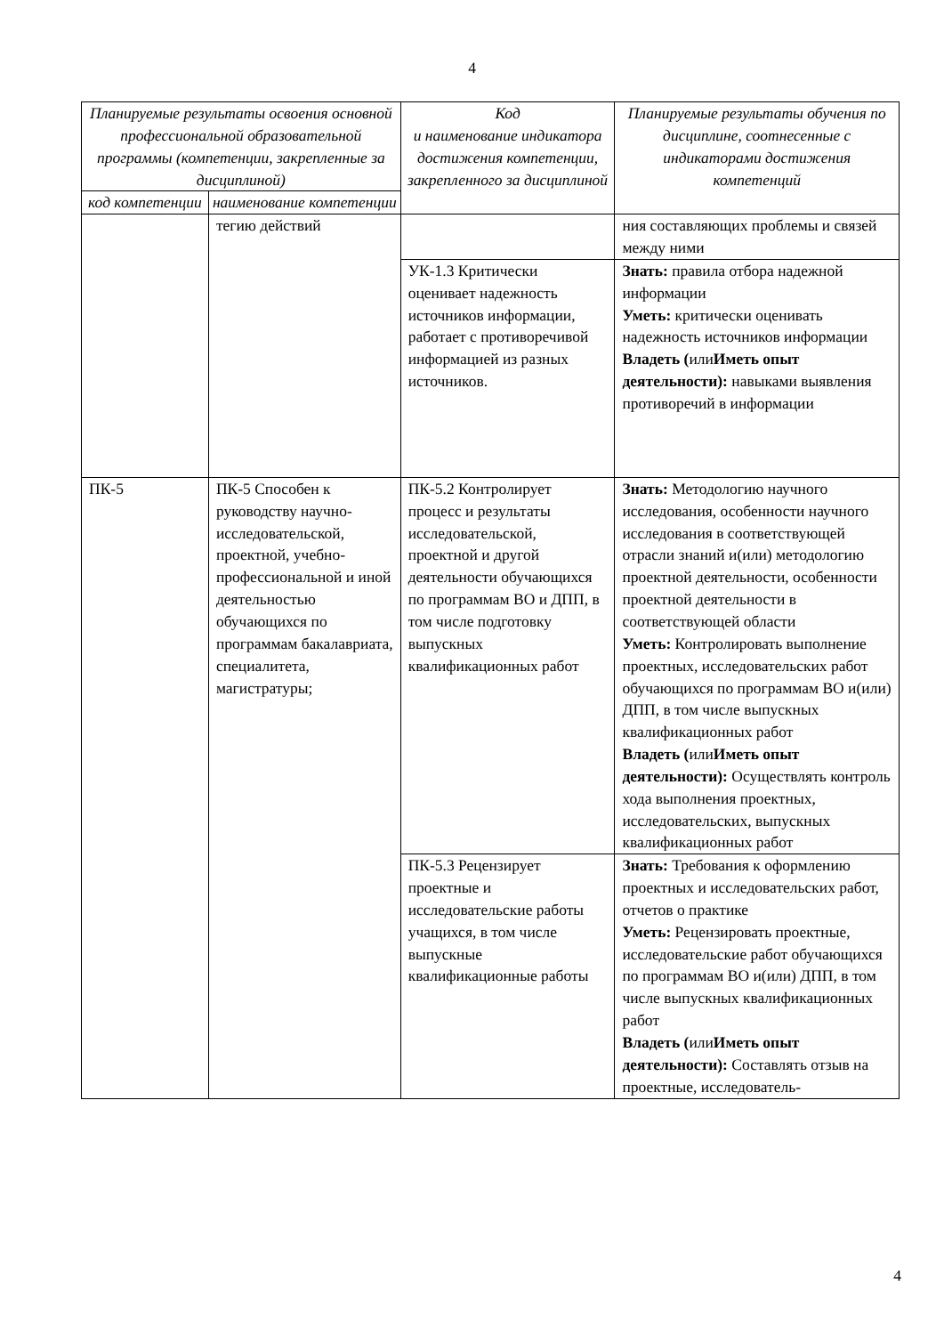4
| Планируемые результаты освоения основной профессиональной образовательной программы (компетенции, закрепленные за дисциплиной) | | Код и наименование индикатора достижения компетенции, закрепленного за дисциплиной | Планируемые результаты обучения по дисциплине, соотнесенные с индикаторами достижения компетенций |
| --- | --- | --- | --- |
| код компетенции | наименование компетенции | | |
| | тегию действий | | ния составляющих проблемы и связей между ними |
| | | УК-1.3 Критически оценивает надежность источников информации, работает с противоречивой информацией из разных источников. | Знать: правила отбора надежной информации Уметь: критически оценивать надежность источников информации Владеть ( или Иметь опыт деятельности): навыками выявления противоречий в информации |
| ПК-5 | ПК-5 Способен к руководству научно-исследовательской, проектной, учебно-профессиональной и иной деятельностью обучающихся по программам бакалавриата, специалитета, магистратуры; | ПК-5.2 Контролирует процесс и результаты исследовательской, проектной и другой деятельности обучающихся по программам ВО и ДПП, в том числе подготовку выпускных квалификационных работ | Знать: Методологию научного исследования, особенности научного исследования в соответствующей отрасли знаний и(или) методологию проектной деятельности, особенности проектной деятельности в соответствующей области Уметь: Контролировать выполнение проектных, исследовательских работ обучающихся по программам ВО и(или) ДПП, в том числе выпускных квалификационных работ Владеть ( или Иметь опыт деятельности): Осуществлять контроль хода выполнения проектных, исследовательских, выпускных квалификационных работ |
| | | ПК-5.3 Рецензирует проектные и исследовательские работы учащихся, в том числе выпускные квалификационные работы | Знать: Требования к оформлению проектных и исследовательских работ, отчетов о практике Уметь: Рецензировать проектные, исследовательские работ обучающихся по программам ВО и(или) ДПП, в том числе выпускных квалификационных работ Владеть ( или Иметь опыт деятельности): Составлять отзыв на проектные, исследователь- |
4